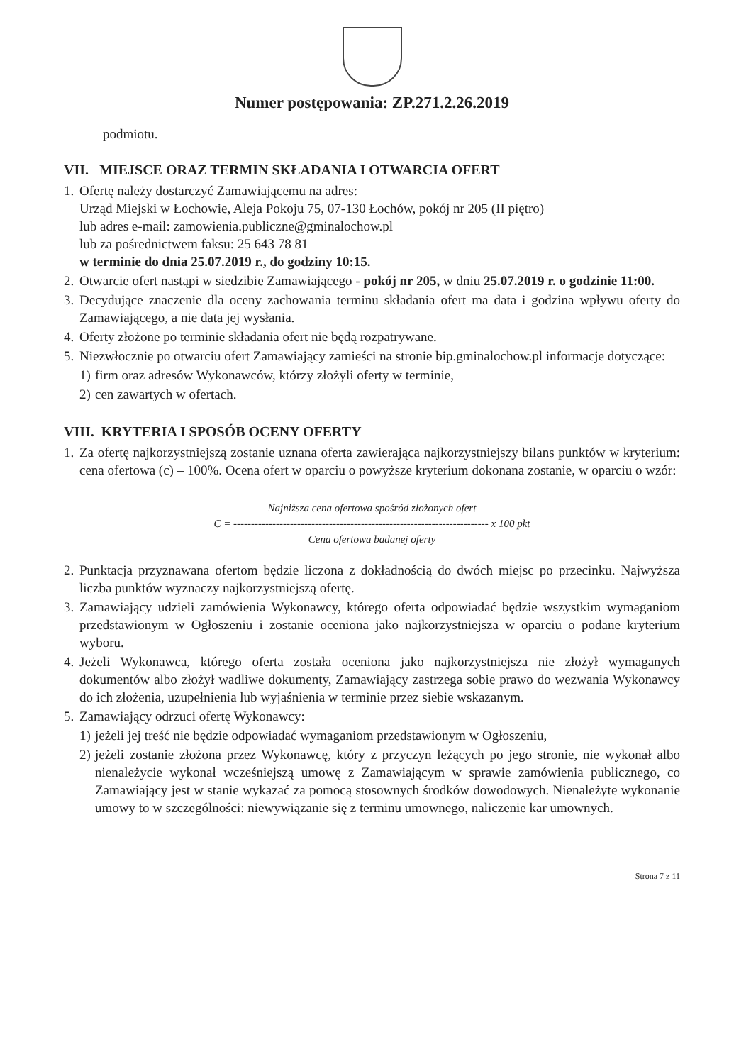Numer postępowania: ZP.271.2.26.2019
podmiotu.
VII. MIEJSCE ORAZ TERMIN SKŁADANIA I OTWARCIA OFERT
1.
Ofertę należy dostarczyć Zamawiającemu na adres:
Urząd Miejski w Łochowie, Aleja Pokoju 75, 07-130 Łochów, pokój nr 205 (II piętro)
lub adres e-mail: zamowienia.publiczne@gminalochow.pl
lub za pośrednictwem faksu: 25 643 78 81
w terminie do dnia 25.07.2019 r., do godziny 10:15.
2.
Otwarcie ofert nastąpi w siedzibie Zamawiającego - pokój nr 205, w dniu 25.07.2019 r. o godzinie 11:00.
3.
Decydujące znaczenie dla oceny zachowania terminu składania ofert ma data i godzina wpływu oferty do Zamawiającego, a nie data jej wysłania.
4.
Oferty złożone po terminie składania ofert nie będą rozpatrywane.
5.
Niezwłocznie po otwarciu ofert Zamawiający zamieści na stronie bip.gminalochow.pl informacje dotyczące:
1)
firm oraz adresów Wykonawców, którzy złożyli oferty w terminie,
2)
cen zawartych w ofertach.
VIII. KRYTERIA I SPOSÓB OCENY OFERTY
1.
Za ofertę najkorzystniejszą zostanie uznana oferta zawierająca najkorzystniejszy bilans punktów w kryterium: cena ofertowa (c) – 100%. Ocena ofert w oparciu o powyższe kryterium dokonana zostanie, w oparciu o wzór:
Najniższa cena ofertowa spośród złożonych ofert
C = ------------------------------------------------------------------------ x 100 pkt
Cena ofertowa badanej oferty
2.
Punktacja przyznawana ofertom będzie liczona z dokładnością do dwóch miejsc po przecinku. Najwyższa liczba punktów wyznaczy najkorzystniejszą ofertę.
3.
Zamawiający udzieli zamówienia Wykonawcy, którego oferta odpowiadać będzie wszystkim wymaganiom przedstawionym w Ogłoszeniu i zostanie oceniona jako najkorzystniejsza w oparciu o podane kryterium wyboru.
4.
Jeżeli Wykonawca, którego oferta została oceniona jako najkorzystniejsza nie złożył wymaganych dokumentów albo złożył wadliwe dokumenty, Zamawiający zastrzega sobie prawo do wezwania Wykonawcy do ich złożenia, uzupełnienia lub wyjaśnienia w terminie przez siebie wskazanym.
5.
Zamawiający odrzuci ofertę Wykonawcy:
1)
jeżeli jej treść nie będzie odpowiadać wymaganiom przedstawionym w Ogłoszeniu,
2)
jeżeli zostanie złożona przez Wykonawcę, który z przyczyn leżących po jego stronie, nie wykonał albo nienależycie wykonał wcześniejszą umowę z Zamawiającym w sprawie zamówienia publicznego, co Zamawiający jest w stanie wykazać za pomocą stosownych środków dowodowych. Nienależyte wykonanie umowy to w szczególności: niewywiązanie się z terminu umownego, naliczenie kar umownych.
Strona 7 z 11